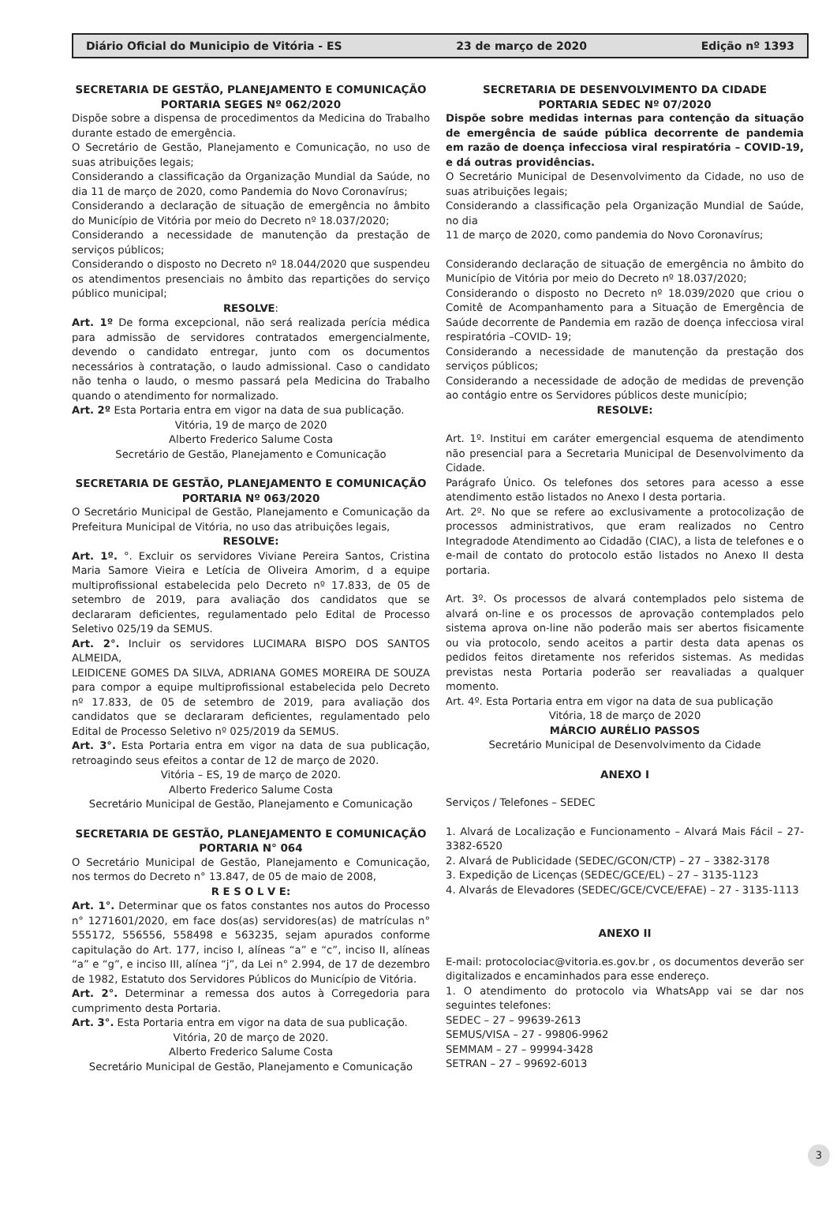Diário Oficial do Municipio de Vitória - ES 23 de março de 2020 Edição nº 1393
SECRETARIA DE GESTÃO, PLANEJAMENTO E COMUNICAÇÃO
PORTARIA SEGES Nº 062/2020
Dispõe sobre a dispensa de procedimentos da Medicina do Trabalho durante estado de emergência.
O Secretário de Gestão, Planejamento e Comunicação, no uso de suas atribuições legais;
Considerando a classificação da Organização Mundial da Saúde, no dia 11 de março de 2020, como Pandemia do Novo Coronavírus;
Considerando a declaração de situação de emergência no âmbito do Município de Vitória por meio do Decreto nº 18.037/2020;
Considerando a necessidade de manutenção da prestação de serviços públicos;
Considerando o disposto no Decreto nº 18.044/2020 que suspendeu os atendimentos presenciais no âmbito das repartições do serviço público municipal;
RESOLVE:
Art. 1º De forma excepcional, não será realizada perícia médica para admissão de servidores contratados emergencialmente, devendo o candidato entregar, junto com os documentos necessários à contratação, o laudo admissional. Caso o candidato não tenha o laudo, o mesmo passará pela Medicina do Trabalho quando o atendimento for normalizado.
Art. 2º Esta Portaria entra em vigor na data de sua publicação.
Vitória, 19 de março de 2020
Alberto Frederico Salume Costa
Secretário de Gestão, Planejamento e Comunicação
SECRETARIA DE GESTÃO, PLANEJAMENTO E COMUNICAÇÃO
PORTARIA Nº 063/2020
O Secretário Municipal de Gestão, Planejamento e Comunicação da Prefeitura Municipal de Vitória, no uso das atribuições legais,
RESOLVE:
Art. 1º. °. Excluir os servidores Viviane Pereira Santos, Cristina Maria Samore Vieira e Letícia de Oliveira Amorim, d a equipe multiprofissional estabelecida pelo Decreto nº 17.833, de 05 de setembro de 2019, para avaliação dos candidatos que se declararam deficientes, regulamentado pelo Edital de Processo Seletivo 025/19 da SEMUS.
Art. 2°. Incluir os servidores LUCIMARA BISPO DOS SANTOS ALMEIDA,
LEIDICENE GOMES DA SILVA, ADRIANA GOMES MOREIRA DE SOUZA para compor a equipe multiprofissional estabelecida pelo Decreto nº 17.833, de 05 de setembro de 2019, para avaliação dos candidatos que se declararam deficientes, regulamentado pelo Edital de Processo Seletivo nº 025/2019 da SEMUS.
Art. 3°. Esta Portaria entra em vigor na data de sua publicação, retroagindo seus efeitos a contar de 12 de março de 2020.
Vitória – ES, 19 de março de 2020.
Alberto Frederico Salume Costa
Secretário Municipal de Gestão, Planejamento e Comunicação
SECRETARIA DE GESTÃO, PLANEJAMENTO E COMUNICAÇÃO
PORTARIA N° 064
O Secretário Municipal de Gestão, Planejamento e Comunicação, nos termos do Decreto n° 13.847, de 05 de maio de 2008,
R E S O L V E:
Art. 1°. Determinar que os fatos constantes nos autos do Processo n° 1271601/2020, em face dos(as) servidores(as) de matrículas n° 555172, 556556, 558498 e 563235, sejam apurados conforme capitulação do Art. 177, inciso I, alíneas “a” e “c”, inciso II, alíneas “a” e “g”, e inciso III, alínea “j”, da Lei n° 2.994, de 17 de dezembro de 1982, Estatuto dos Servidores Públicos do Município de Vitória.
Art. 2°. Determinar a remessa dos autos à Corregedoria para cumprimento desta Portaria.
Art. 3°. Esta Portaria entra em vigor na data de sua publicação.
Vitória, 20 de março de 2020.
Alberto Frederico Salume Costa
Secretário Municipal de Gestão, Planejamento e Comunicação
SECRETARIA DE DESENVOLVIMENTO DA CIDADE
PORTARIA SEDEC Nº 07/2020
Dispõe sobre medidas internas para contenção da situação de emergência de saúde pública decorrente de pandemia em razão de doença infecciosa viral respiratória – COVID-19, e dá outras providências.
O Secretário Municipal de Desenvolvimento da Cidade, no uso de suas atribuições legais;
Considerando a classificação pela Organização Mundial de Saúde, no dia
11 de março de 2020, como pandemia do Novo Coronavírus;
Considerando declaração de situação de emergência no âmbito do Município de Vitória por meio do Decreto nº 18.037/2020;
Considerando o disposto no Decreto nº 18.039/2020 que criou o Comitê de Acompanhamento para a Situação de Emergência de Saúde decorrente de Pandemia em razão de doença infecciosa viral respiratória –COVID- 19;
Considerando a necessidade de manutenção da prestação dos serviços públicos;
Considerando a necessidade de adoção de medidas de prevenção ao contágio entre os Servidores públicos deste município;
RESOLVE:
Art. 1º. Institui em caráter emergencial esquema de atendimento não presencial para a Secretaria Municipal de Desenvolvimento da Cidade.
Parágrafo Único. Os telefones dos setores para acesso a esse atendimento estão listados no Anexo I desta portaria.
Art. 2º. No que se refere ao exclusivamente a protocolização de processos administrativos, que eram realizados no Centro Integradode Atendimento ao Cidadão (CIAC), a lista de telefones e o e-mail de contato do protocolo estão listados no Anexo II desta portaria.
Art. 3º. Os processos de alvará contemplados pelo sistema de alvará on-line e os processos de aprovação contemplados pelo sistema aprova on-line não poderão mais ser abertos fisicamente ou via protocolo, sendo aceitos a partir desta data apenas os pedidos feitos diretamente nos referidos sistemas. As medidas previstas nesta Portaria poderão ser reavaliadas a qualquer momento.
Art. 4º. Esta Portaria entra em vigor na data de sua publicação
Vitória, 18 de março de 2020
MÁRCIO AURÉLIO PASSOS
Secretário Municipal de Desenvolvimento da Cidade
ANEXO I
Serviços / Telefones – SEDEC
1. Alvará de Localização e Funcionamento – Alvará Mais Fácil – 27- 3382-6520
2. Alvará de Publicidade (SEDEC/GCON/CTP) – 27 – 3382-3178
3. Expedição de Licenças (SEDEC/GCE/EL) – 27 – 3135-1123
4. Alvarás de Elevadores (SEDEC/GCE/CVCE/EFAE) – 27 - 3135-1113
ANEXO II
E-mail: protocolociac@vitoria.es.gov.br , os documentos deverão ser digitalizados e encaminhados para esse endereço.
1. O atendimento do protocolo via WhatsApp vai se dar nos seguintes telefones:
SEDEC – 27 – 99639-2613
SEMUS/VISA – 27 - 99806-9962
SEMMAM – 27 – 99994-3428
SETRAN – 27 – 99692-6013
3